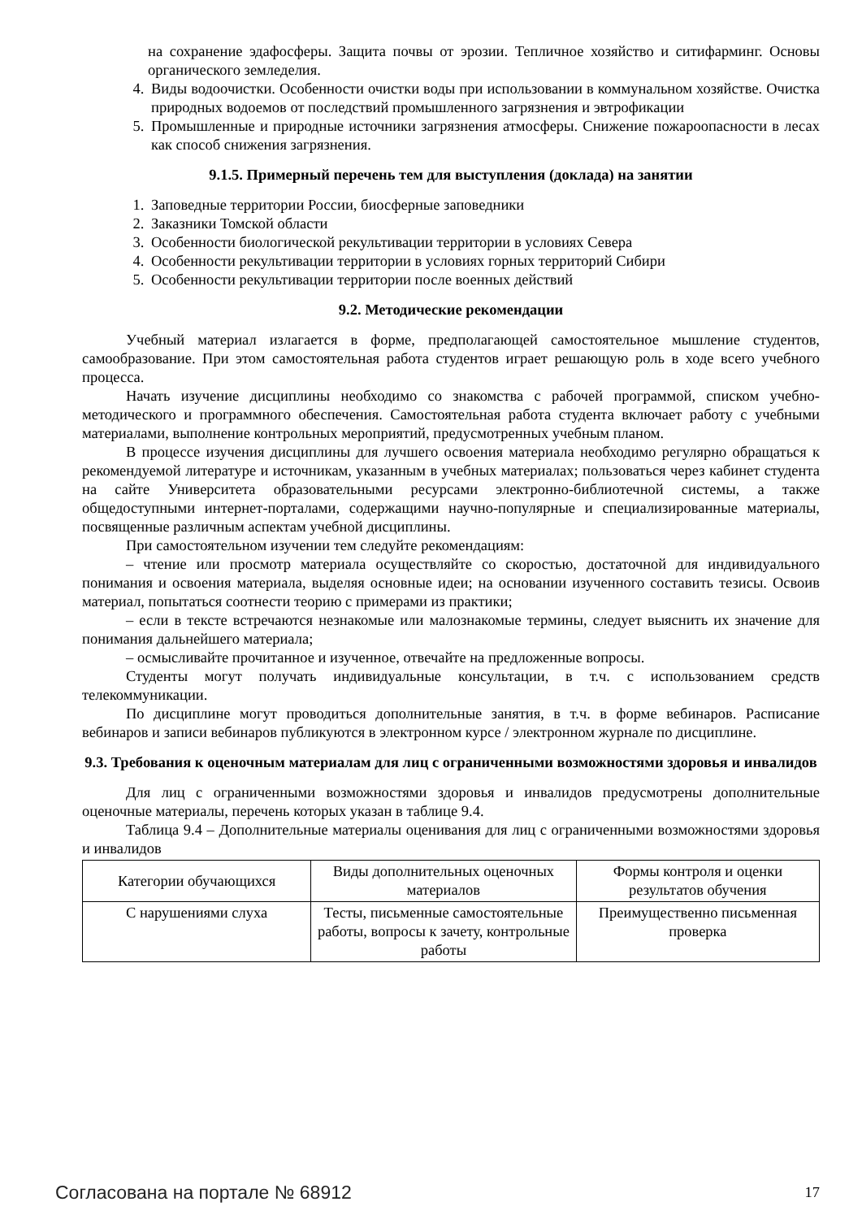на сохранение эдафосферы. Защита почвы от эрозии. Тепличное хозяйство и ситифарминг. Основы органического земледелия.
4. Виды водоочистки. Особенности очистки воды при использовании в коммунальном хозяйстве. Очистка природных водоемов от последствий промышленного загрязнения и эвтрофикации
5. Промышленные и природные источники загрязнения атмосферы. Снижение пожароопасности в лесах как способ снижения загрязнения.
9.1.5. Примерный перечень тем для выступления (доклада) на занятии
1. Заповедные территории России, биосферные заповедники
2. Заказники Томской области
3. Особенности биологической рекультивации территории в условиях Севера
4. Особенности рекультивации территории в условиях горных территорий Сибири
5. Особенности рекультивации территории после военных действий
9.2. Методические рекомендации
Учебный материал излагается в форме, предполагающей самостоятельное мышление студентов, самообразование. При этом самостоятельная работа студентов играет решающую роль в ходе всего учебного процесса.
Начать изучение дисциплины необходимо со знакомства с рабочей программой, списком учебно-методического и программного обеспечения. Самостоятельная работа студента включает работу с учебными материалами, выполнение контрольных мероприятий, предусмотренных учебным планом.
В процессе изучения дисциплины для лучшего освоения материала необходимо регулярно обращаться к рекомендуемой литературе и источникам, указанным в учебных материалах; пользоваться через кабинет студента на сайте Университета образовательными ресурсами электронно-библиотечной системы, а также общедоступными интернет-порталами, содержащими научно-популярные и специализированные материалы, посвященные различным аспектам учебной дисциплины.
При самостоятельном изучении тем следуйте рекомендациям:
– чтение или просмотр материала осуществляйте со скоростью, достаточной для индивидуального понимания и освоения материала, выделяя основные идеи; на основании изученного составить тезисы. Освоив материал, попытаться соотнести теорию с примерами из практики;
– если в тексте встречаются незнакомые или малознакомые термины, следует выяснить их значение для понимания дальнейшего материала;
– осмысливайте прочитанное и изученное, отвечайте на предложенные вопросы.
Студенты могут получать индивидуальные консультации, в т.ч. с использованием средств телекоммуникации.
По дисциплине могут проводиться дополнительные занятия, в т.ч. в форме вебинаров. Расписание вебинаров и записи вебинаров публикуются в электронном курсе / электронном журнале по дисциплине.
9.3. Требования к оценочным материалам для лиц с ограниченными возможностями здоровья и инвалидов
Для лиц с ограниченными возможностями здоровья и инвалидов предусмотрены дополнительные оценочные материалы, перечень которых указан в таблице 9.4.
Таблица 9.4 – Дополнительные материалы оценивания для лиц с ограниченными возможностями здоровья и инвалидов
| Категории обучающихся | Виды дополнительных оценочных материалов | Формы контроля и оценки результатов обучения |
| С нарушениями слуха | Тесты, письменные самостоятельные работы, вопросы к зачету, контрольные работы | Преимущественно письменная проверка |
Согласована на портале № 68912 17